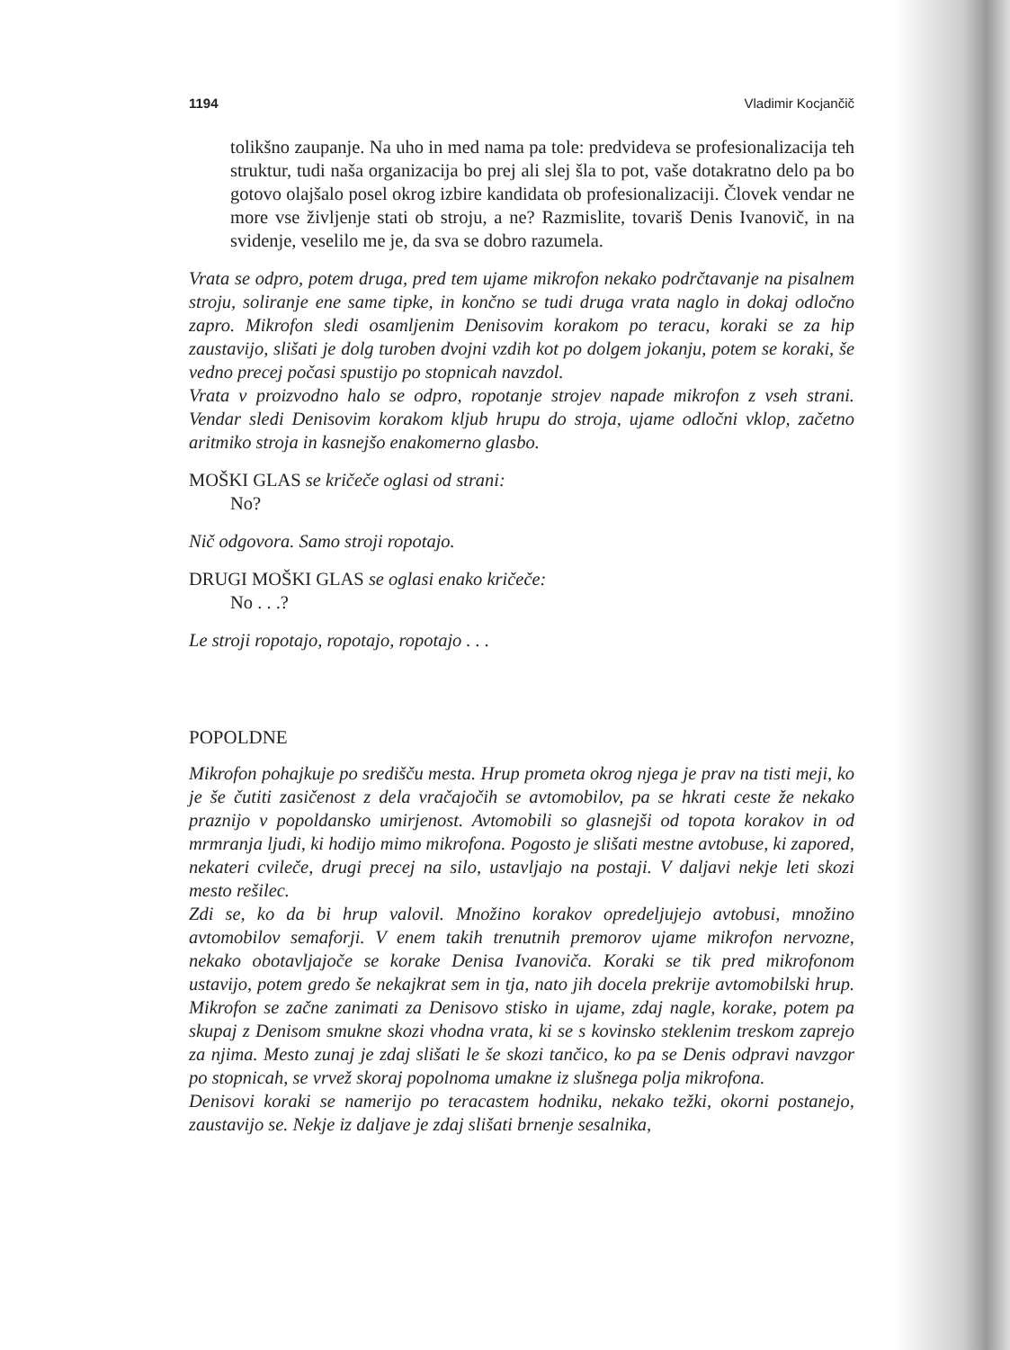1194 Vladimir Kocjančič
tolikšno zaupanje. Na uho in med nama pa tole: predvideva se profesionalizacija teh struktur, tudi naša organizacija bo prej ali slej šla to pot, vaše dotakratno delo pa bo gotovo olajšalo posel okrog izbire kandidata ob profesionalizaciji. Človek vendar ne more vse življenje stati ob stroju, a ne? Razmislite, tovariš Denis Ivanovič, in na svidenje, veselilo me je, da sva se dobro razumela.
Vrata se odpro, potem druga, pred tem ujame mikrofon nekako podrčtavanje na pisalnem stroju, soliranje ene same tipke, in končno se tudi druga vrata naglo in dokaj odločno zapro. Mikrofon sledi osamljenim Denisovim korakom po teracu, koraki se za hip zaustavijo, slišati je dolg turoben dvojni vzdih kot po dolgem jokanju, potem se koraki, še vedno precej počasi spustijo po stopnicah navzdol.
Vrata v proizvodno halo se odpro, ropotanje strojev napade mikrofon z vseh strani. Vendar sledi Denisovim korakom kljub hrupu do stroja, ujame odločni vklop, začetno aritmiko stroja in kasnejšo enakomerno glasbo.
MOŠKI GLAS se kričeče oglasi od strani:
No?
Nič odgovora. Samo stroji ropotajo.
DRUGI MOŠKI GLAS se oglasi enako kričeče:
No . . .?
Le stroji ropotajo, ropotajo, ropotajo . . .
POPOLDNE
Mikrofon pohajkuje po središču mesta. Hrup prometa okrog njega je prav na tisti meji, ko je še čutiti zasičenost z dela vračajočih se avtomobilov, pa se hkrati ceste že nekako praznijo v popoldansko umirjenost. Avtomobili so glasnejši od topota korakov in od mrmranja ljudi, ki hodijo mimo mikrofona. Pogosto je slišati mestne avtobuse, ki zapored, nekateri cvileče, drugi precej na silo, ustavljajo na postaji. V daljavi nekje leti skozi mesto rešilec.
Zdi se, ko da bi hrup valovil. Množino korakov opredeljujejo avtobusi, množino avtomobilov semaforji. V enem takih trenutnih premorov ujame mikrofon nervozne, nekako obotavljajoče se korake Denisa Ivanoviča. Koraki se tik pred mikrofonom ustavijo, potem gredo še nekajkrat sem in tja, nato jih docela prekrije avtomobilski hrup. Mikrofon se začne zanimati za Denisovo stisko in ujame, zdaj nagle, korake, potem pa skupaj z Denisom smukne skozi vhodna vrata, ki se s kovinsko steklenim treskom zaprejo za njima. Mesto zunaj je zdaj slišati le še skozi tančico, ko pa se Denis odpravi navzgor po stopnicah, se vrvež skoraj popolnoma umakne iz slušnega polja mikrofona.
Denisovi koraki se namerijo po teracastem hodniku, nekako težki, okorni postanejo, zaustavijo se. Nekje iz daljave je zdaj slišati brnenje sesalnika,